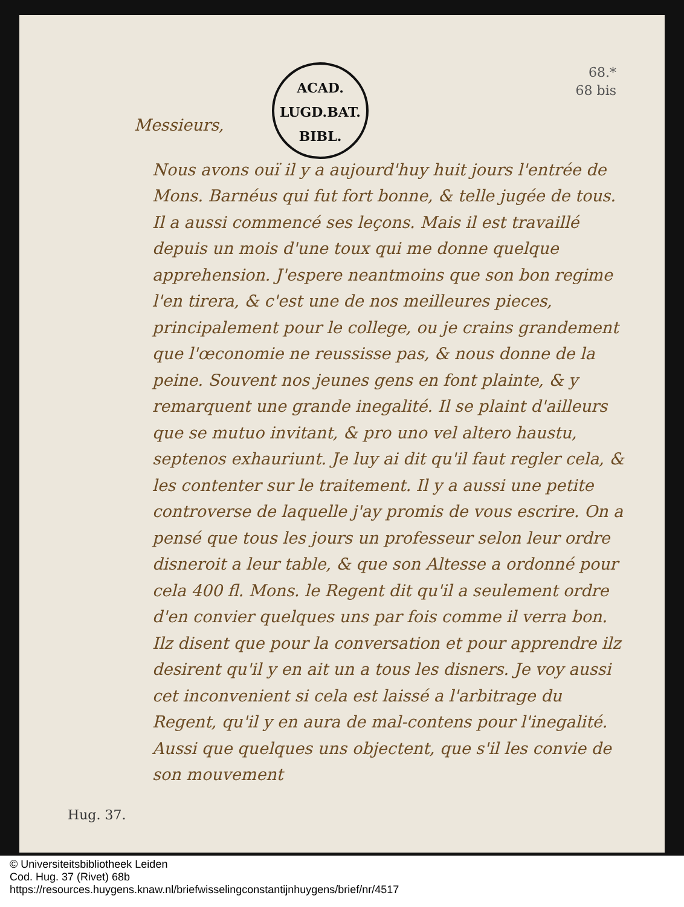ACAD.
LUGD.BAT.
BIBL.
68.*
68 bis
Messieurs,
Nous avons ouï il y a aujourd'huy huit jours l'entrée de Mons. Barnéus qui fut fort bonne, & telle jugée de tous. Il a aussi commencé ses leçons. Mais il est travaillé depuis un mois d'une toux qui me donne quelque apprehension. J'espere neantmoins que son bon regime l'en tirera, & c'est une de nos meilleures pieces, principalement pour le college, ou je crains grandement que l'œconomie ne reussisse pas, & nous donne de la peine. Souvent nos jeunes gens en font plainte, & y remarquent une grande inegalité. Il se plaint d'ailleurs que se mutuo invitant, & pro uno vel altero haustu, septenos exhauriunt. Je luy ai dit qu'il faut regler cela, & les contenter sur le traitement. Il y a aussi une petite controverse de laquelle j'ay promis de vous escrire. On a pensé que tous les jours un professeur selon leur ordre disneroit a leur table, & que son Altesse a ordonné pour cela 400 fl. Mons. le Regent dit qu'il a seulement ordre d'en convier quelques uns par fois comme il verra bon. Ilz disent que pour la conversation et pour apprendre ilz desirent qu'il y en ait un a tous les disners. Je voy aussi cet inconvenient si cela est laissé a l'arbitrage du Regent, qu'il y en aura de mal-contens pour l'inegalité. Aussi que quelques uns objectent, que s'il les convie de son mouvement
Hug. 37.
© Universiteitsbibliotheek Leiden
Cod. Hug. 37 (Rivet) 68b
https://resources.huygens.knaw.nl/briefwisselingconstantijnhuygens/brief/nr/4517